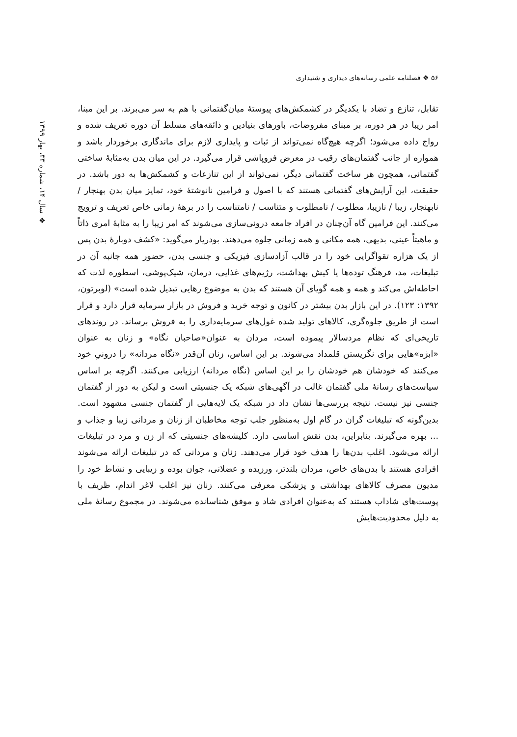۵۶ ❖ فصلنامه علمی رسانه‌های دیداری و شنیداری
❖ سال ۱۴، شماره ۳۳، بهار ۱۳۹۹
تقابل، تنازع و تضاد با یکدیگر در کشمکش‌های پیوستۀ میان‌گفتمانی با هم به سر می‌برند. بر این مبنا، امر زیبا در هر دوره، بر مبنای مفروضات، باورهای بنیادین و ذائقه‌های مسلط آن دوره تعریف شده و رواج داده می‌شود؛ اگرچه هیچ‌گاه نمی‌تواند از ثبات و پایداری لازم برای ماندگاری برخوردار باشد و همواره از جانب گفتمان‌های رقیب در معرض فروپاشی قرار می‌گیرد. در این میان بدن به‌مثابۀ ساختی گفتمانی، همچون هر ساخت گفتمانی دیگر، نمی‌تواند از این تنازعات و کشمکش‌ها به دور باشد. در حقیقت، این آرایش‌های گفتمانی هستند که با اصول و فرامین نانوشتۀ خود، تمایز میان بدن بهنجار / نابهنجار، زیبا / نازیبا، مطلوب / نامطلوب و متناسب / نامتناسب را در برهۀ زمانی خاص تعریف و ترویج می‌کنند. این فرامین گاه آن‌چنان در افراد جامعه درونی‌سازی می‌شوند که امر زیبا را به مثابۀ امری ذاتاً و ماهیتاً عینی، بدیهی، همه مکانی و همه زمانی جلوه می‌دهند. بودریار می‌گوید: «کشف دوبارۀ بدن پس از یک هزاره تقواگرایی خود را در قالب آزادسازی فیزیکی و جنسی بدن، حضور همه جانبه آن در تبلیغات، مد، فرهنگ توده‌ها یا کیش بهداشت، رژیم‌های غذایی، درمان، شیک‌پوشی، اسطوره لذت که احاطه‌اش می‌کند و همه و همه گویای آن هستند که بدن به موضوع رهایی تبدیل شده است» (لوبرتون، ۱۳۹۲: ۱۲۳). در این بازار بدن بیشتر در کانون و توجه خرید و فروش در بازار سرمایه قرار دارد و قرار است از طریق جلوه‌گری، کالاهای تولید شده غول‌های سرمایه‌داری را به فروش برساند. در روندهای تاریخی‌ای که نظام مردسالار پیموده است، مردان به عنوان«صاحبان نگاه» و زنان به عنوان «ابژه»هایی برای نگریستن قلمداد می‌شوند. بر این اساس، زنان آن‌قدر «نگاه مردانه» را درونیِ خود می‌کنند که خودشان هم خودشان را بر این اساس (نگاه مردانه) ارزیابی می‌کنند. اگرچه بر اساس سیاست‌های رسانۀ ملی گفتمان غالب در آگهی‌های شبکه یک جنسیتی است و لیکن به دور از گفتمان جنسی نیز نیست. نتیجه بررسی‌ها نشان داد در شبکه یک لایه‌هایی از گفتمان جنسی مشهود است. بدین‌گونه که تبلیغات گران در گام اول به‌منظور جلب توجه مخاطبان از زنان و مردانی زیبا و جذاب و ... بهره می‌گیرند. بنابراین، بدن نقش اساسی دارد. کلیشه‌های جنسیتی که از زن و مرد در تبلیغات ارائه می‌شود. اغلب بدن‌ها را هدف خود قرار می‌دهند. زنان و مردانی که در تبلیغات ارائه می‌شوند افرادی هستند با بدن‌های خاص، مردان بلندتر، ورزیده و عضلانی، جوان بوده و زیبایی و نشاط خود را مدیون مصرف کالاهای بهداشتی و پزشکی معرفی می‌کنند. زنان نیز اغلب لاغر اندام، ظریف با پوست‌های شاداب هستند که به‌عنوان افرادی شاد و موفق شناسانده می‌شوند. در مجموع رسانۀ ملی به دلیل محدودیت‌هایش